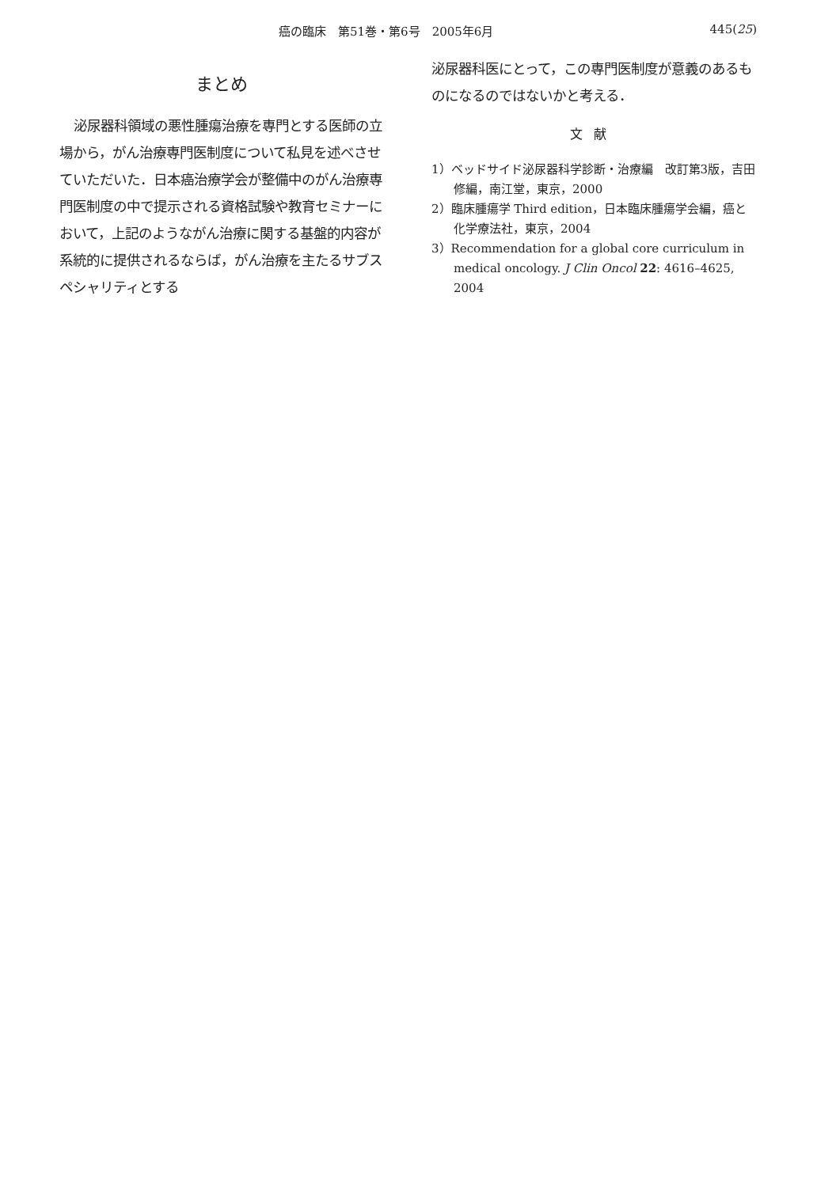癌の臨床　第51巻・第6号　2005年6月 445(25)
まとめ
泌尿器科領域の悪性腫瘍治療を専門とする医師の立場から，がん治療専門医制度について私見を述べさせていただいた．日本癌治療学会が整備中のがん治療専門医制度の中で提示される資格試験や教育セミナーにおいて，上記のようながん治療に関する基盤的内容が系統的に提供されるならば，がん治療を主たるサブスペシャリティとする
泌尿器科医にとって，この専門医制度が意義のあるものになるのではないかと考える．
文献
1）ベッドサイド泌尿器科学診断・治療編　改訂第3版，吉田　修編，南江堂，東京，2000
2）臨床腫瘍学 Third edition，日本臨床腫瘍学会編，癌と化学療法社，東京，2004
3）Recommendation for a global core curriculum in medical oncology. J Clin Oncol 22: 4616–4625, 2004